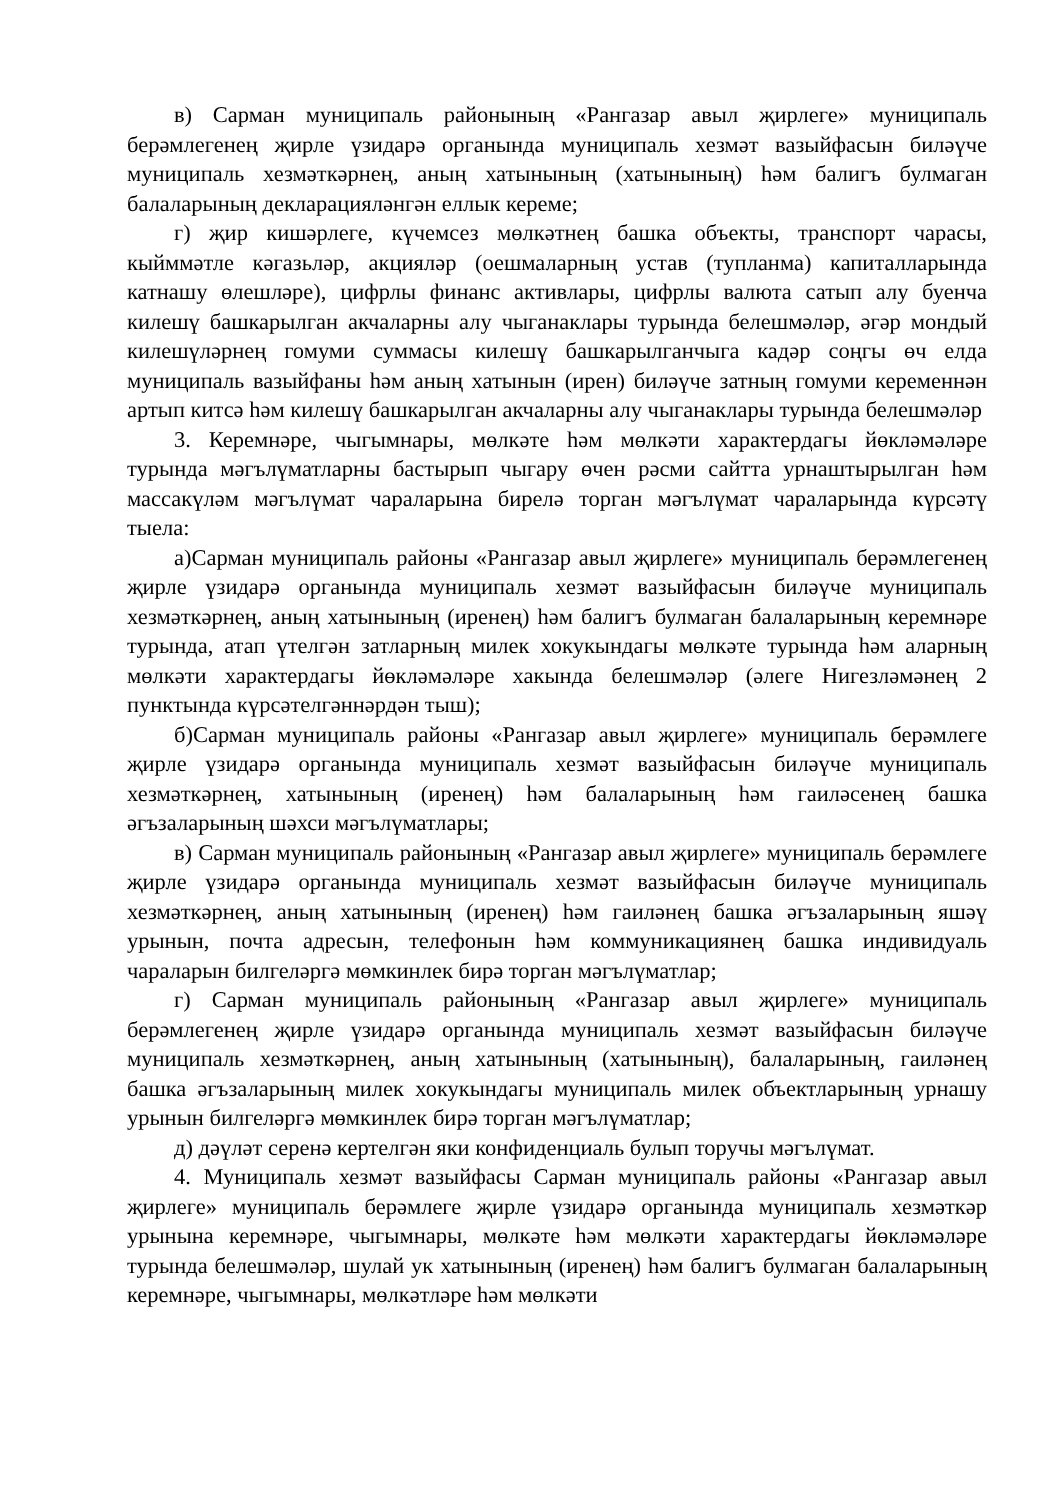в) Сарман муниципаль районының «Рангазар авыл җирлеге» муниципаль берәмлегенең җирле үзидарә органында муниципаль хезмәт вазыйфасын биләүче муниципаль хезмәткәрнең, аның хатынының (хатынының) һәм балигъ булмаган балаларының декларацияләнгән еллык кереме;
г) җир кишәрлеге, күчемсез мөлкәтнең башка объекты, транспорт чарасы, кыйммәтле кәгазьләр, акцияләр (оешмаларның устав (тупланма) капиталларында катнашу өлешләре), цифрлы финанс активлары, цифрлы валюта сатып алу буенча килешү башкарылган акчаларны алу чыганаклары турында белешмәләр, әгәр мондый килешүләрнең гомуми суммасы килешү башкарылганчыга кадәр соңгы өч елда муниципаль вазыйфаны һәм аның хатынын (ирен) биләүче затның гомуми кеременнән артып китсә һәм килешү башкарылган акчаларны алу чыганаклары турында белешмәләр
3. Керемнәре, чыгымнары, мөлкәте һәм мөлкәти характердагы йөкләмәләре турында мәгълүматларны бастырып чыгару өчен рәсми сайтта урнаштырылган һәм массакүләм мәгълүмат чараларына бирелә торган мәгълүмат чараларында күрсәтү тыела:
а)Сарман муниципаль районы «Рангазар авыл җирлеге» муниципаль берәмлегенең җирле үзидарә органында муниципаль хезмәт вазыйфасын биләүче муниципаль хезмәткәрнең, аның хатынының (иренең) һәм балигъ булмаган балаларының керемнәре турында, атап үтелгән затларның милек хокукындагы мөлкәте турында һәм аларның мөлкәти характердагы йөкләмәләре хакында белешмәләр (әлеге Нигезләмәнең 2 пунктында күрсәтелгәннәрдән тыш);
б)Сарман муниципаль районы «Рангазар авыл җирлеге» муниципаль берәмлеге җирле үзидарә органында муниципаль хезмәт вазыйфасын биләүче муниципаль хезмәткәрнең, хатынының (иренең) һәм балаларының һәм гаиләсенең башка әгъзаларының шәхси мәгълүматлары;
в) Сарман муниципаль районының «Рангазар авыл җирлеге» муниципаль берәмлеге җирле үзидарә органында муниципаль хезмәт вазыйфасын биләүче муниципаль хезмәткәрнең, аның хатынының (иренең) һәм гаиләнең башка әгъзаларының яшәү урынын, почта адресын, телефонын һәм коммуникациянең башка индивидуаль чараларын билгеләргә мөмкинлек бирә торган мәгълүматлар;
г) Сарман муниципаль районының «Рангазар авыл җирлеге» муниципаль берәмлегенең җирле үзидарә органында муниципаль хезмәт вазыйфасын биләүче муниципаль хезмәткәрнең, аның хатынының (хатынының), балаларының, гаиләнең башка әгъзаларының милек хокукындагы муниципаль милек объектларының урнашу урынын билгеләргә мөмкинлек бирә торган мәгълүматлар;
д) дәүләт серенә кертелгән яки конфиденциаль булып торучы мәгълүмат.
4. Муниципаль хезмәт вазыйфасы Сарман муниципаль районы «Рангазар авыл җирлеге» муниципаль берәмлеге җирле үзидарә органында муниципаль хезмәткәр урынына керемнәре, чыгымнары, мөлкәте һәм мөлкәти характердагы йөкләмәләре турында белешмәләр, шулай ук хатынының (иренең) һәм балигъ булмаган балаларының керемнәре, чыгымнары, мөлкәтләре һәм мөлкәти